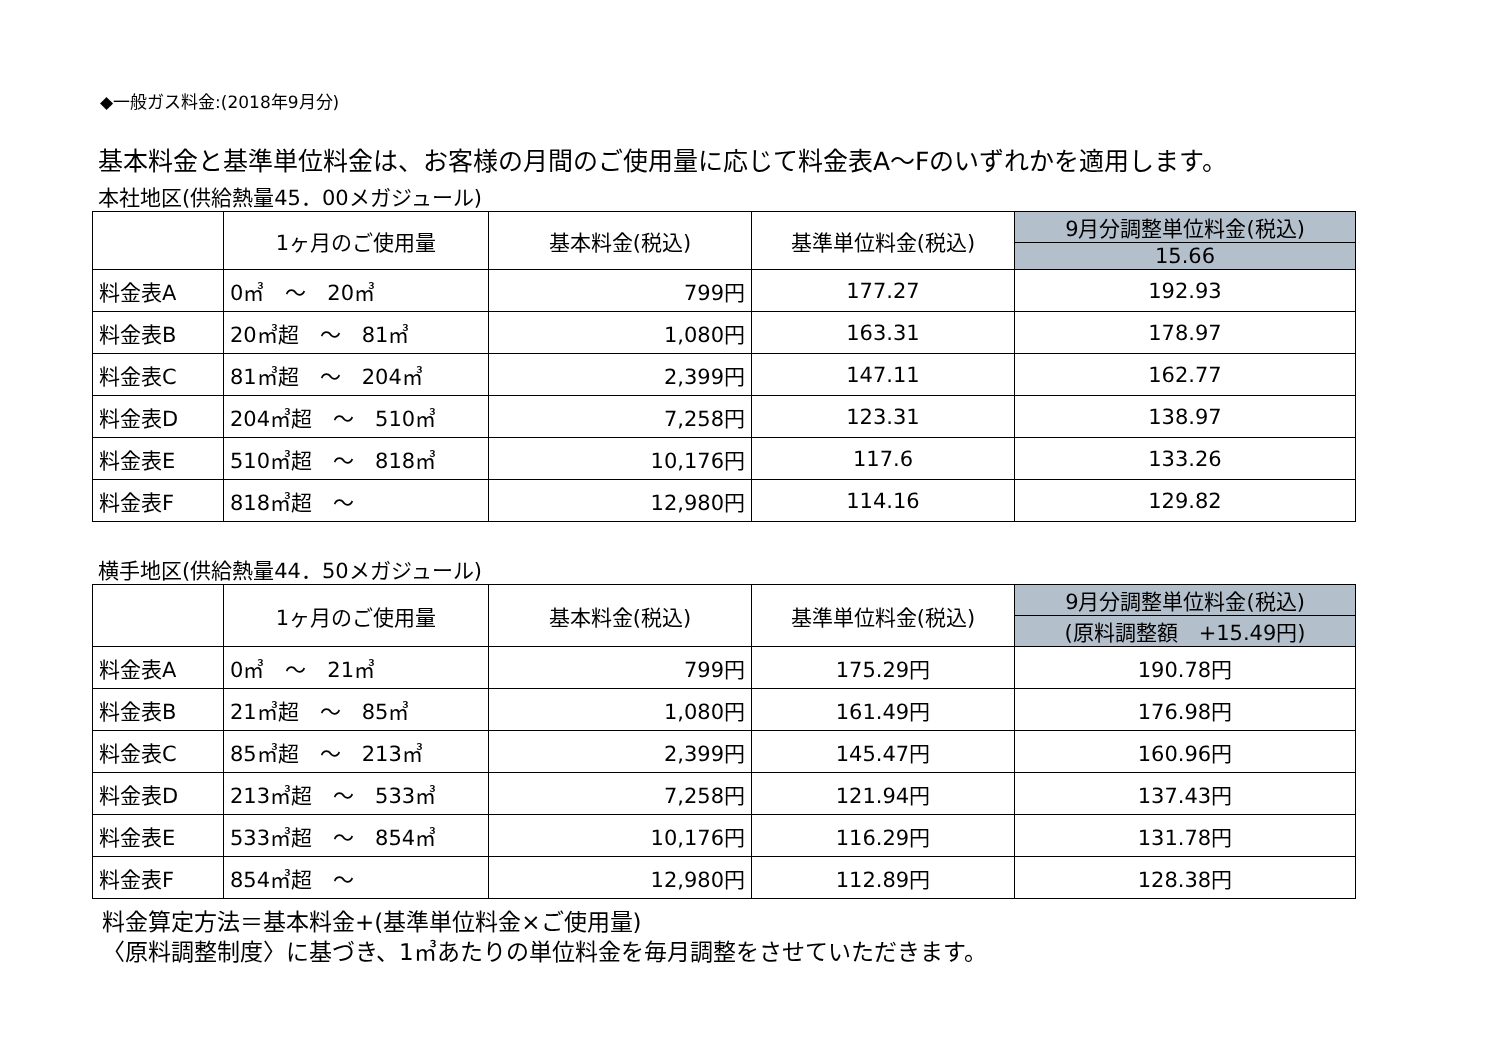◆一般ガス料金:(2018年9月分)
基本料金と基準単位料金は、お客様の月間のご使用量に応じて料金表A～Fのいずれかを適用します。
本社地区(供給熱量45．00メガジュール)
| | 1ヶ月のご使用量 | 基本料金(税込) | 基準単位料金(税込) | 9月分調整単位料金(税込) |
| --- | --- | --- | --- | --- |
| | | | | 15.66 |
| 料金表A | 0㎥ ～ 20㎥ | 799円 | 177.27 | 192.93 |
| 料金表B | 20㎥超 ～ 81㎥ | 1,080円 | 163.31 | 178.97 |
| 料金表C | 81㎥超 ～ 204㎥ | 2,399円 | 147.11 | 162.77 |
| 料金表D | 204㎥超 ～ 510㎥ | 7,258円 | 123.31 | 138.97 |
| 料金表E | 510㎥超 ～ 818㎥ | 10,176円 | 117.6 | 133.26 |
| 料金表F | 818㎥超 ～ | 12,980円 | 114.16 | 129.82 |
横手地区(供給熱量44．50メガジュール)
| | 1ヶ月のご使用量 | 基本料金(税込) | 基準単位料金(税込) | 9月分調整単位料金(税込) |
| --- | --- | --- | --- | --- |
| | | | | (原料調整額 +15.49円) |
| 料金表A | 0㎥ ～ 21㎥ | 799円 | 175.29円 | 190.78円 |
| 料金表B | 21㎥超 ～ 85㎥ | 1,080円 | 161.49円 | 176.98円 |
| 料金表C | 85㎥超 ～ 213㎥ | 2,399円 | 145.47円 | 160.96円 |
| 料金表D | 213㎥超 ～ 533㎥ | 7,258円 | 121.94円 | 137.43円 |
| 料金表E | 533㎥超 ～ 854㎥ | 10,176円 | 116.29円 | 131.78円 |
| 料金表F | 854㎥超 ～ | 12,980円 | 112.89円 | 128.38円 |
料金算定方法＝基本料金+(基準単位料金×ご使用量)
〈原料調整制度〉に基づき、1㎥あたりの単位料金を毎月調整をさせていただきます。